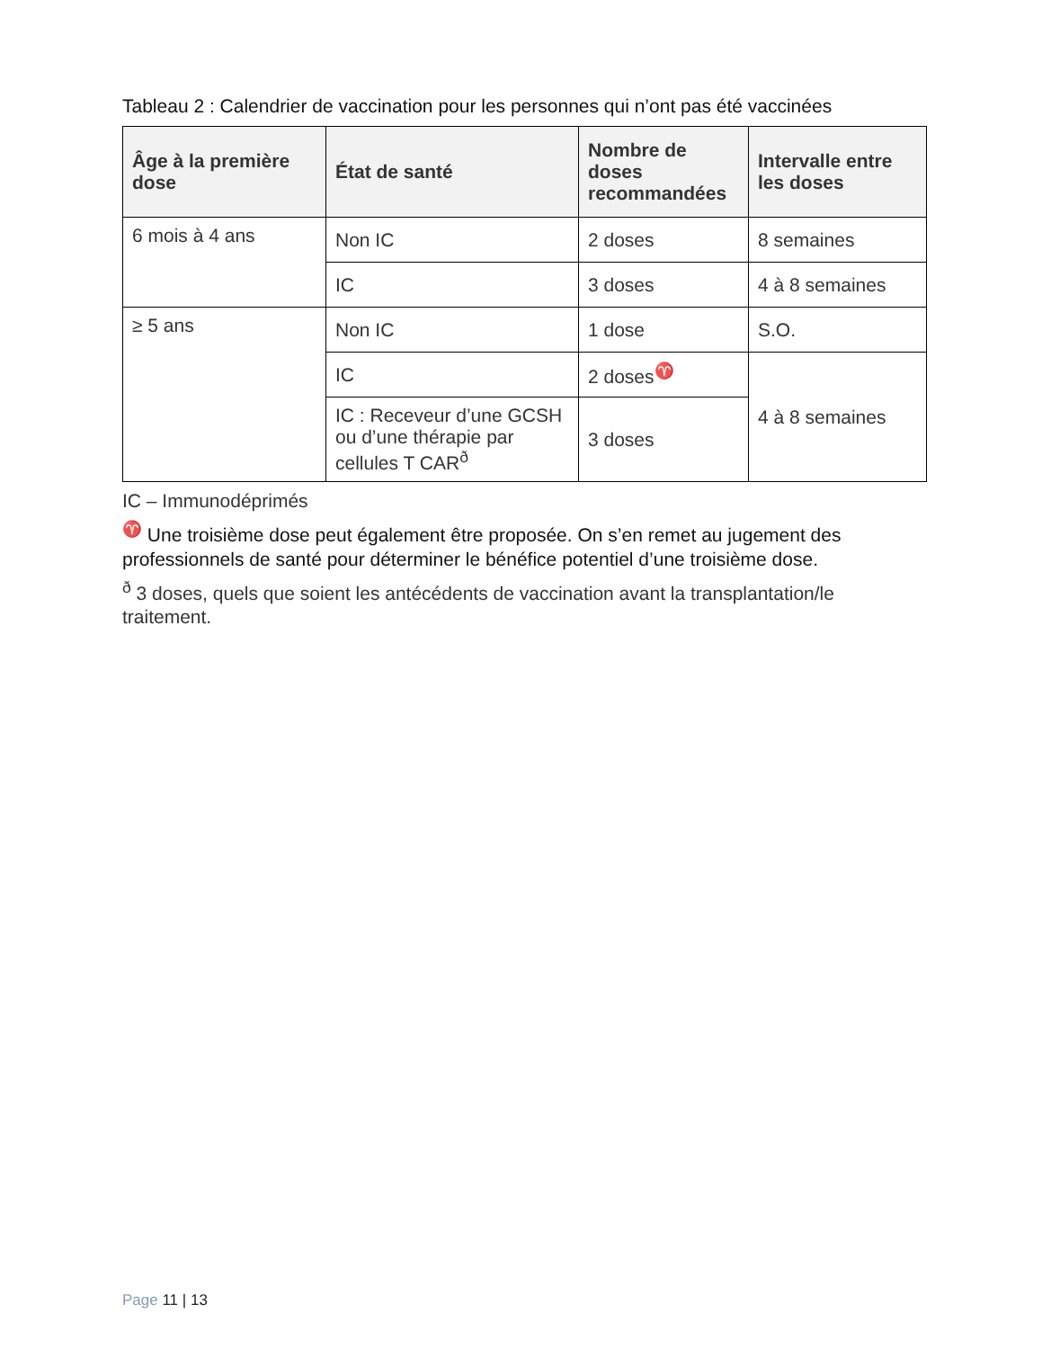Tableau 2 : Calendrier de vaccination pour les personnes qui n’ont pas été vaccinées
| Âge à la première dose | État de santé | Nombre de doses recommandées | Intervalle entre les doses |
| --- | --- | --- | --- |
| 6 mois à 4 ans | Non IC | 2 doses | 8 semaines |
| | IC | 3 doses | 4 à 8 semaines |
| ≥ 5 ans | Non IC | 1 dose | S.O. |
| | IC | 2 doses<sup>♈</sup> | 4 à 8 semaines |
| | IC : Receveur d’une GCSH ou d’une thérapie par cellules T CAR<sup>ð</sup> | 3 doses | |
IC – Immunodéprimés
<sup>♈</sup> Une troisième dose peut également être proposée. On s’en remet au jugement des professionnels de santé pour déterminer le bénéfice potentiel d’une troisième dose.
<sup>ð</sup> 3 doses, quels que soient les antécédents de vaccination avant la transplantation/le traitement.
Page 11 | 13